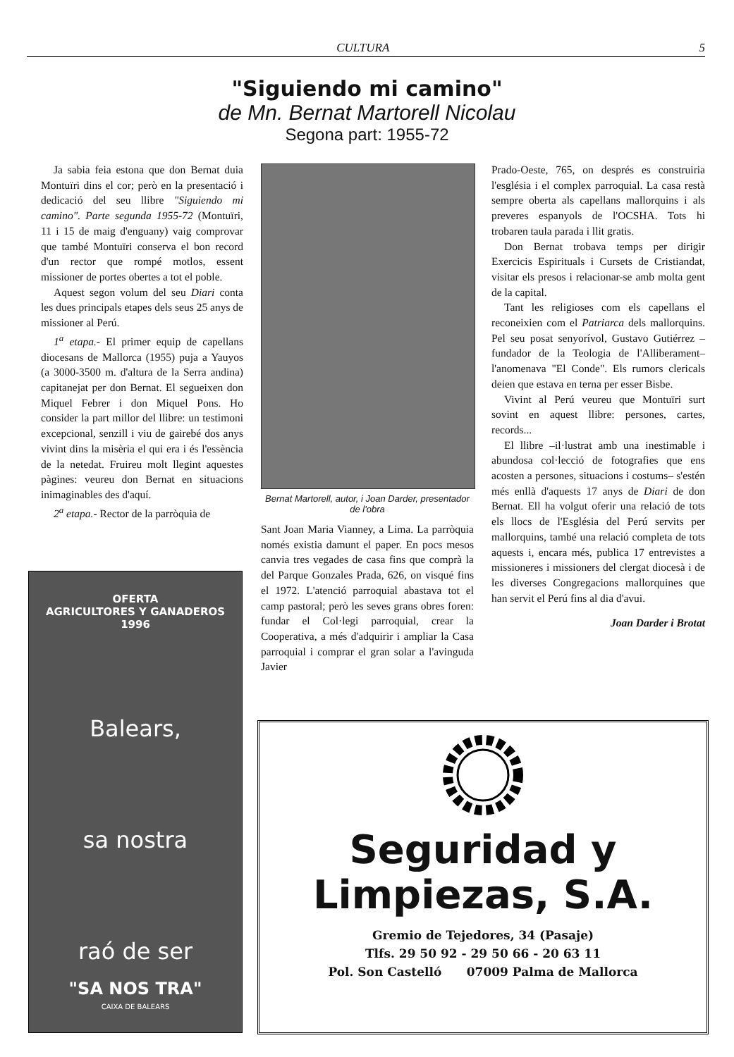CULTURA 5
"Siguiendo mi camino"
de Mn. Bernat Martorell Nicolau
Segona part: 1955-72
Ja sabia feia estona que don Bernat duia Montuïri dins el cor; però en la presentació i dedicació del seu llibre "Siguiendo mi camino". Parte segunda 1955-72 (Montuïri, 11 i 15 de maig d'enguany) vaig comprovar que també Montuïri conserva el bon record d'un rector que rompé motlos, essent missioner de portes obertes a tot el poble.
Aquest segon volum del seu Diari conta les dues principals etapes dels seus 25 anys de missioner al Perú.
1<sup>a</sup> etapa.- El primer equip de capellans diocesans de Mallorca (1955) puja a Yauyos (a 3000-3500 m. d'altura de la Serra andina) capitanejat per don Bernat. El segueixen don Miquel Febrer i don Miquel Pons. Ho consider la part millor del llibre: un testimoni excepcional, senzill i viu de gairebé dos anys vivint dins la misèria el qui era i és l'essència de la netedat. Fruireu molt llegint aquestes pàgines: veureu don Bernat en situacions inimaginables des d'aquí.
2<sup>a</sup> etapa.- Rector de la parròquia de
Bernat Martorell, autor, i Joan Darder, presentador de l'obra
Sant Joan Maria Vianney, a Lima. La parròquia només existia damunt el paper. En pocs mesos canvia tres vegades de casa fins que comprà la del Parque Gonzales Prada, 626, on visqué fins el 1972. L'atenció parroquial abastava tot el camp pastoral; però les seves grans obres foren: fundar el Col·legi parroquial, crear la Cooperativa, a més d'adquirir i ampliar la Casa parroquial i comprar el gran solar a l'avinguda Javier
Prado-Oeste, 765, on després es construiria l'església i el complex parroquial. La casa restà sempre oberta als capellans mallorquins i als preveres espanyols de l'OCSHA. Tots hi trobaren taula parada i llit gratis.
Don Bernat trobava temps per dirigir Exercicis Espirituals i Cursets de Cristiandat, visitar els presos i relacionar-se amb molta gent de la capital.
Tant les religioses com els capellans el reconeixien com el Patriarca dels mallorquins. Pel seu posat senyorívol, Gustavo Gutiérrez –fundador de la Teologia de l'Alliberament– l'anomenava "El Conde". Els rumors clericals deien que estava en terna per esser Bisbe.
Vivint al Perú veureu que Montuïri surt sovint en aquest llibre: persones, cartes, records...
El llibre –il·lustrat amb una inestimable i abundosa col·lecció de fotografies que ens acosten a persones, situacions i costums– s'estén més enllà d'aquests 17 anys de Diari de don Bernat. Ell ha volgut oferir una relació de tots els llocs de l'Església del Perú servits per mallorquins, també una relació completa de tots aquests i, encara més, publica 17 entrevistes a missioneres i missioners del clergat diocesà i de les diverses Congregacions mallorquines que han servit el Perú fins al dia d'avui.
Joan Darder i Brotat
OFERTA
AGRICULTORES Y GANADEROS
1996
Balears,
sa nostra
raó de ser
"SA NOS TRA"
CAIXA DE BALEARS
Seguridad y
Limpiezas, S.A.
Gremio de Tejedores, 34 (Pasaje)
Tlfs. 29 50 92 - 29 50 66 - 20 63 11
Pol. Son Castelló 07009 Palma de Mallorca